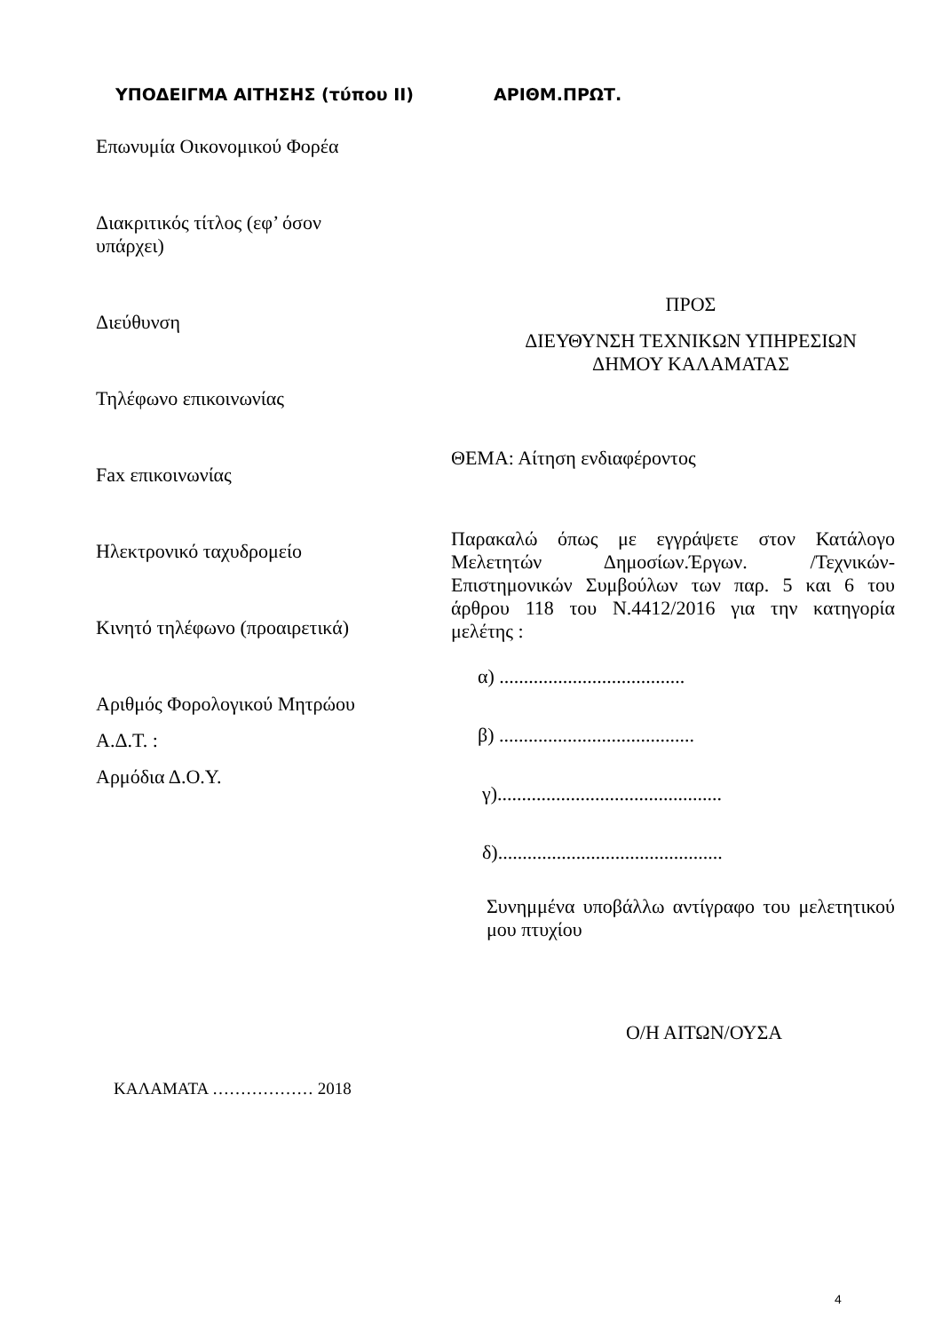ΥΠΟΔΕΙΓΜΑ ΑΙΤΗΣΗΣ (τύπου ΙΙ) ΑΡΙΘΜ.ΠΡΩΤ.
Επωνυμία Οικονομικού Φορέα
Διακριτικός τίτλος (εφ’ όσον
υπάρχει)
Διεύθυνση
Τηλέφωνο επικοινωνίας
Fax επικοινωνίας
Ηλεκτρονικό ταχυδρομείο
Κινητό τηλέφωνο (προαιρετικά)
Αριθμός Φορολογικού Μητρώου
Α.Δ.Τ. :
Αρμόδια Δ.Ο.Υ.
ΠΡΟΣ
ΔΙΕΥΘΥΝΣΗ ΤΕΧΝΙΚΩΝ ΥΠΗΡΕΣΙΩΝ
ΔΗΜΟΥ ΚΑΛΑΜΑΤΑΣ
ΘΕΜΑ: Αίτηση ενδιαφέροντος
Παρακαλώ όπως με εγγράψετε στον Κατάλογο Μελετητών Δημοσίων.Έργων. /Τεχνικών-Επιστημονικών Συμβούλων των παρ. 5 και 6 του άρθρου 118 του Ν.4412/2016 για την κατηγορία μελέτης :
α) ......................................
β) ........................................
γ)..............................................
δ)..............................................
Συνημμένα υποβάλλω αντίγραφο του μελετητικού μου πτυχίου
Ο/Η ΑΙΤΩΝ/ΟΥΣΑ
ΚΑΛΑΜΑΤΑ ……………… 2018
4